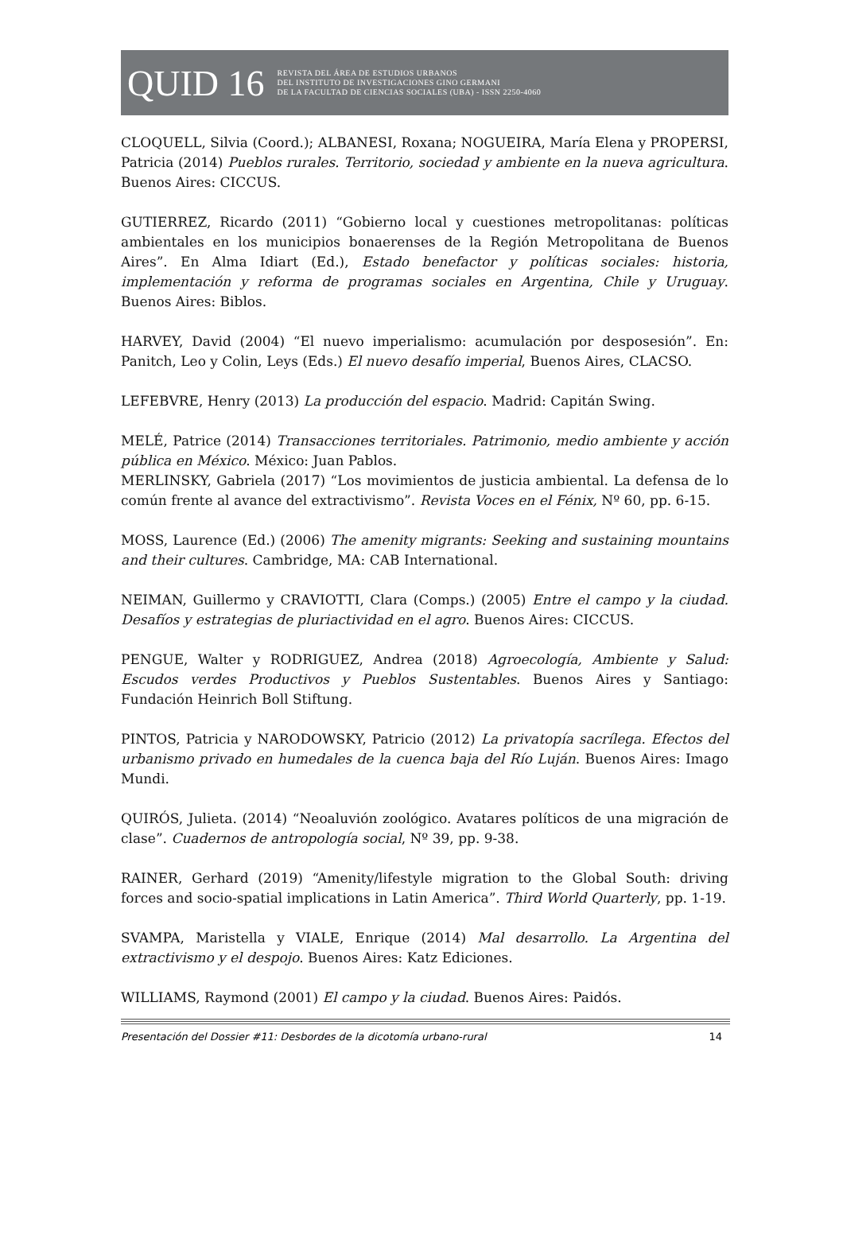QUID 16
REVISTA DEL ÁREA DE ESTUDIOS URBANOS
DEL INSTITUTO DE INVESTIGACIONES GINO GERMANI
DE LA FACULTAD DE CIENCIAS SOCIALES (UBA) - ISSN 2250-4060
CLOQUELL, Silvia (Coord.); ALBANESI, Roxana; NOGUEIRA, María Elena y PROPERSI, Patricia (2014) Pueblos rurales. Territorio, sociedad y ambiente en la nueva agricultura. Buenos Aires: CICCUS.
GUTIERREZ, Ricardo (2011) “Gobierno local y cuestiones metropolitanas: políticas ambientales en los municipios bonaerenses de la Región Metropolitana de Buenos Aires”. En Alma Idiart (Ed.), Estado benefactor y políticas sociales: historia, implementación y reforma de programas sociales en Argentina, Chile y Uruguay. Buenos Aires: Biblos.
HARVEY, David (2004) “El nuevo imperialismo: acumulación por desposesión”. En: Panitch, Leo y Colin, Leys (Eds.) El nuevo desafío imperial, Buenos Aires, CLACSO.
LEFEBVRE, Henry (2013) La producción del espacio. Madrid: Capitán Swing.
MELÉ, Patrice (2014) Transacciones territoriales. Patrimonio, medio ambiente y acción pública en México. México: Juan Pablos.
MERLINSKY, Gabriela (2017) “Los movimientos de justicia ambiental. La defensa de lo común frente al avance del extractivismo”. Revista Voces en el Fénix, Nº 60, pp. 6-15.
MOSS, Laurence (Ed.) (2006) The amenity migrants: Seeking and sustaining mountains and their cultures. Cambridge, MA: CAB International.
NEIMAN, Guillermo y CRAVIOTTI, Clara (Comps.) (2005) Entre el campo y la ciudad. Desafíos y estrategias de pluriactividad en el agro. Buenos Aires: CICCUS.
PENGUE, Walter y RODRIGUEZ, Andrea (2018) Agroecología, Ambiente y Salud: Escudos verdes Productivos y Pueblos Sustentables. Buenos Aires y Santiago: Fundación Heinrich Boll Stiftung.
PINTOS, Patricia y NARODOWSKY, Patricio (2012) La privatopía sacrílega. Efectos del urbanismo privado en humedales de la cuenca baja del Río Luján. Buenos Aires: Imago Mundi.
QUIRÓS, Julieta. (2014) “Neoaluvión zoológico. Avatares políticos de una migración de clase”. Cuadernos de antropología social, Nº 39, pp. 9-38.
RAINER, Gerhard (2019) “Amenity/lifestyle migration to the Global South: driving forces and socio-spatial implications in Latin America”. Third World Quarterly, pp. 1-19.
SVAMPA, Maristella y VIALE, Enrique (2014) Mal desarrollo. La Argentina del extractivismo y el despojo. Buenos Aires: Katz Ediciones.
WILLIAMS, Raymond (2001) El campo y la ciudad. Buenos Aires: Paidós.
Presentación del Dossier #11: Desbordes de la dicotomía urbano-rural 14